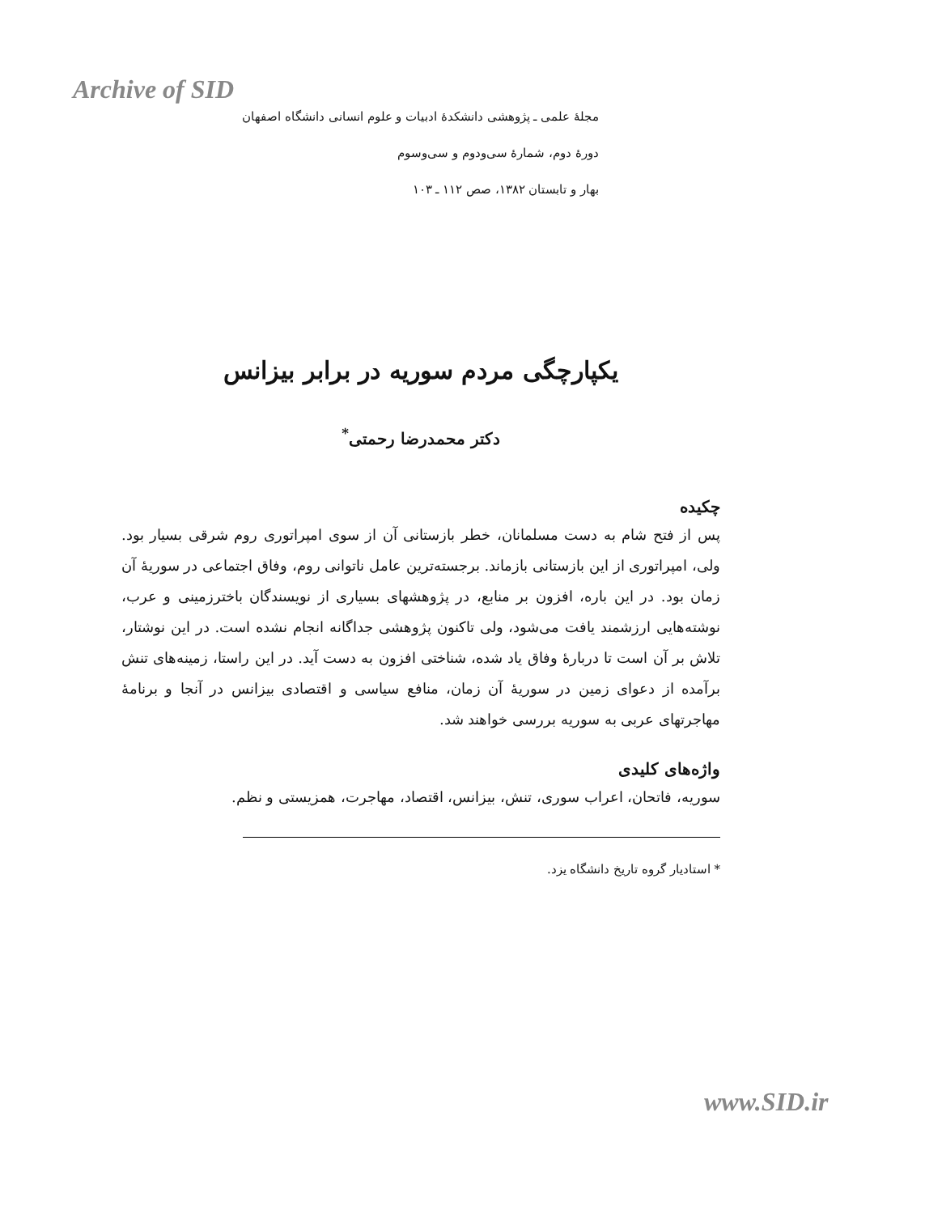Archive of SID
مجلهٔ علمی ـ پژوهشی دانشکدهٔ ادبیات و علوم انسانی دانشگاه اصفهان
دورهٔ دوم، شمارهٔ سی‌ودوم و سی‌وسوم
بهار و تابستان ۱۳۸۲، صص ۱۱۲ ـ ۱۰۳
یکپارچگی مردم سوریه در برابر بیزانس
دکتر محمدرضا رحمتی<sup>*</sup>
چکیده
پس از فتح شام به دست مسلمانان، خطر بازستانی آن از سوی امپراتوری روم شرقی بسیار بود. ولی، امپراتوری از این بازستانی بازماند. برجسته‌ترین عامل ناتوانی روم، وفاق اجتماعی در سوریهٔ آن زمان بود. در این باره، افزون بر منابع، در پژوهشهای بسیاری از نویسندگان باخترزمینی و عرب، نوشته‌هایی ارزشمند یافت می‌شود، ولی تاکنون پژوهشی جداگانه انجام نشده است. در این نوشتار، تلاش بر آن است تا دربارهٔ وفاق یاد شده، شناختی افزون به دست آید. در این راستا، زمینه‌های تنش برآمده از دعوای زمین در سوریهٔ آن زمان، منافع سیاسی و اقتصادی بیزانس در آنجا و برنامهٔ مهاجرتهای عربی به سوریه بررسی خواهند شد.
واژه‌های کلیدی
سوریه، فاتحان، اعراب سوری، تنش، بیزانس، اقتصاد، مهاجرت، همزیستی و نظم.
* استادیار گروه تاریخ دانشگاه یزد.
www.SID.ir